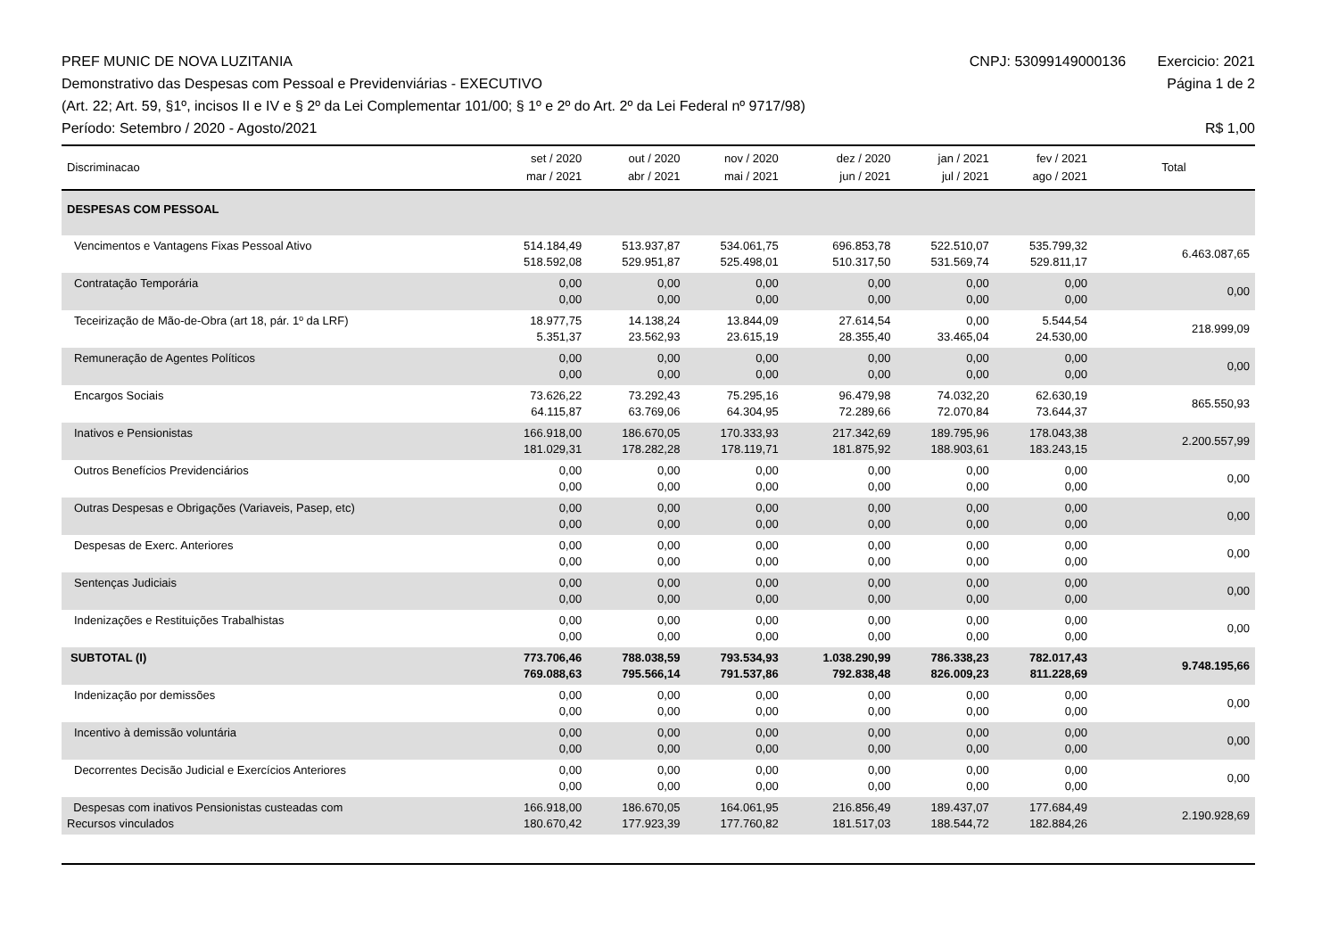PREF MUNIC DE NOVA LUZITANIA CNPJ: 53099149000136 Exercicio: 2021
Demonstrativo das Despesas com Pessoal e Previdenviárias - EXECUTIVO Página 1 de 2
(Art. 22; Art. 59, §1º, incisos II e IV e § 2º da Lei Complementar 101/00; § 1º e 2º do Art. 2º da Lei Federal nº 9717/98)
Período: Setembro / 2020 - Agosto/2021 R$ 1,00
| Discriminacao | set / 2020 mar / 2021 | out / 2020 abr / 2021 | nov / 2020 mai / 2021 | dez / 2020 jun / 2021 | jan / 2021 jul / 2021 | fev / 2021 ago / 2021 | Total |
| --- | --- | --- | --- | --- | --- | --- | --- |
| DESPESAS COM PESSOAL | | | | | | | |
| Vencimentos e Vantagens Fixas Pessoal Ativo | 514.184,49 518.592,08 | 513.937,87 529.951,87 | 534.061,75 525.498,01 | 696.853,78 510.317,50 | 522.510,07 531.569,74 | 535.799,32 529.811,17 | 6.463.087,65 |
| Contratação Temporária | 0,00 0,00 | 0,00 0,00 | 0,00 0,00 | 0,00 0,00 | 0,00 0,00 | 0,00 0,00 | 0,00 |
| Teceirização de Mão-de-Obra (art 18, pár. 1º da LRF) | 18.977,75 5.351,37 | 14.138,24 23.562,93 | 13.844,09 23.615,19 | 27.614,54 28.355,40 | 0,00 33.465,04 | 5.544,54 24.530,00 | 218.999,09 |
| Remuneração de Agentes Políticos | 0,00 0,00 | 0,00 0,00 | 0,00 0,00 | 0,00 0,00 | 0,00 0,00 | 0,00 0,00 | 0,00 |
| Encargos Sociais | 73.626,22 64.115,87 | 73.292,43 63.769,06 | 75.295,16 64.304,95 | 96.479,98 72.289,66 | 74.032,20 72.070,84 | 62.630,19 73.644,37 | 865.550,93 |
| Inativos e Pensionistas | 166.918,00 181.029,31 | 186.670,05 178.282,28 | 170.333,93 178.119,71 | 217.342,69 181.875,92 | 189.795,96 188.903,61 | 178.043,38 183.243,15 | 2.200.557,99 |
| Outros Benefícios Previdenciários | 0,00 0,00 | 0,00 0,00 | 0,00 0,00 | 0,00 0,00 | 0,00 0,00 | 0,00 0,00 | 0,00 |
| Outras Despesas e Obrigações (Variaveis, Pasep, etc) | 0,00 0,00 | 0,00 0,00 | 0,00 0,00 | 0,00 0,00 | 0,00 0,00 | 0,00 0,00 | 0,00 |
| Despesas de Exerc. Anteriores | 0,00 0,00 | 0,00 0,00 | 0,00 0,00 | 0,00 0,00 | 0,00 0,00 | 0,00 0,00 | 0,00 |
| Sentenças Judiciais | 0,00 0,00 | 0,00 0,00 | 0,00 0,00 | 0,00 0,00 | 0,00 0,00 | 0,00 0,00 | 0,00 |
| Indenizações e Restituições Trabalhistas | 0,00 0,00 | 0,00 0,00 | 0,00 0,00 | 0,00 0,00 | 0,00 0,00 | 0,00 0,00 | 0,00 |
| SUBTOTAL (I) | 773.706,46 769.088,63 | 788.038,59 795.566,14 | 793.534,93 791.537,86 | 1.038.290,99 792.838,48 | 786.338,23 826.009,23 | 782.017,43 811.228,69 | 9.748.195,66 |
| Indenização por demissões | 0,00 0,00 | 0,00 0,00 | 0,00 0,00 | 0,00 0,00 | 0,00 0,00 | 0,00 0,00 | 0,00 |
| Incentivo à demissão voluntária | 0,00 0,00 | 0,00 0,00 | 0,00 0,00 | 0,00 0,00 | 0,00 0,00 | 0,00 0,00 | 0,00 |
| Decorrentes Decisão Judicial e Exercícios Anteriores | 0,00 0,00 | 0,00 0,00 | 0,00 0,00 | 0,00 0,00 | 0,00 0,00 | 0,00 0,00 | 0,00 |
| Despesas com inativos Pensionistas custeadas com Recursos vinculados | 166.918,00 180.670,42 | 186.670,05 177.923,39 | 164.061,95 177.760,82 | 216.856,49 181.517,03 | 189.437,07 188.544,72 | 177.684,49 182.884,26 | 2.190.928,69 |